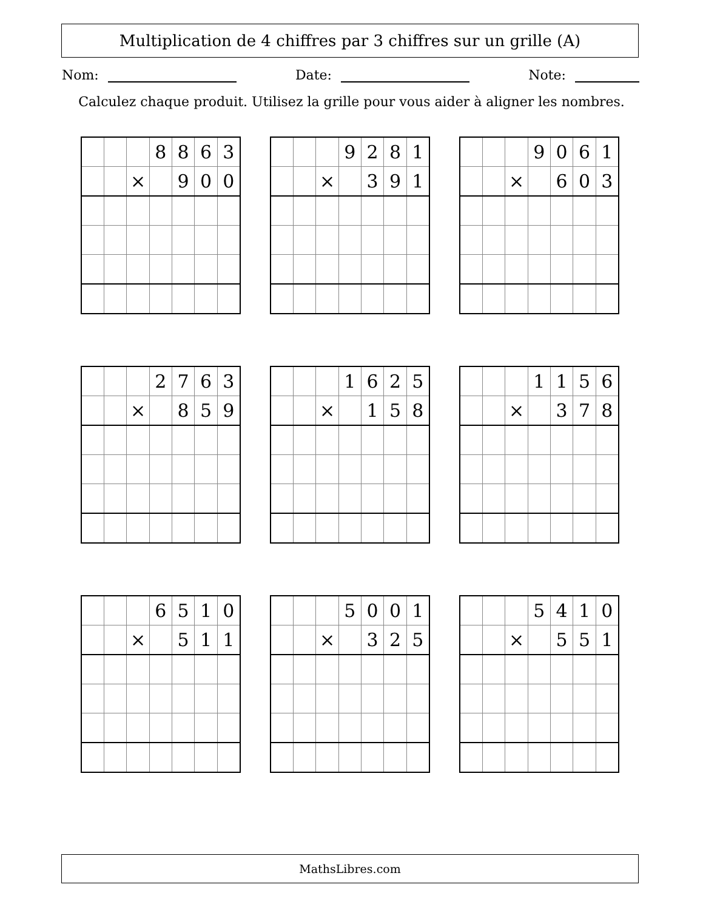Multiplication de 4 chiffres par 3 chiffres sur un grille (A)
Nom: Date: Note:
Calculez chaque produit. Utilisez la grille pour vous aider à aligner les nombres.
| | | | 8 | 8 | 6 | 3 |
| | | × | | 9 | 0 | 0 |
| | | | 9 | 2 | 8 | 1 |
| | | × | | 3 | 9 | 1 |
| | | | 9 | 0 | 6 | 1 |
| | | × | | 6 | 0 | 3 |
| | | | 2 | 7 | 6 | 3 |
| | | × | | 8 | 5 | 9 |
| | | | 1 | 6 | 2 | 5 |
| | | × | | 1 | 5 | 8 |
| | | | 1 | 1 | 5 | 6 |
| | | × | | 3 | 7 | 8 |
| | | | 6 | 5 | 1 | 0 |
| | | × | | 5 | 1 | 1 |
| | | | 5 | 0 | 0 | 1 |
| | | × | | 3 | 2 | 5 |
| | | | 5 | 4 | 1 | 0 |
| | | × | | 5 | 5 | 1 |
MathsLibres.com